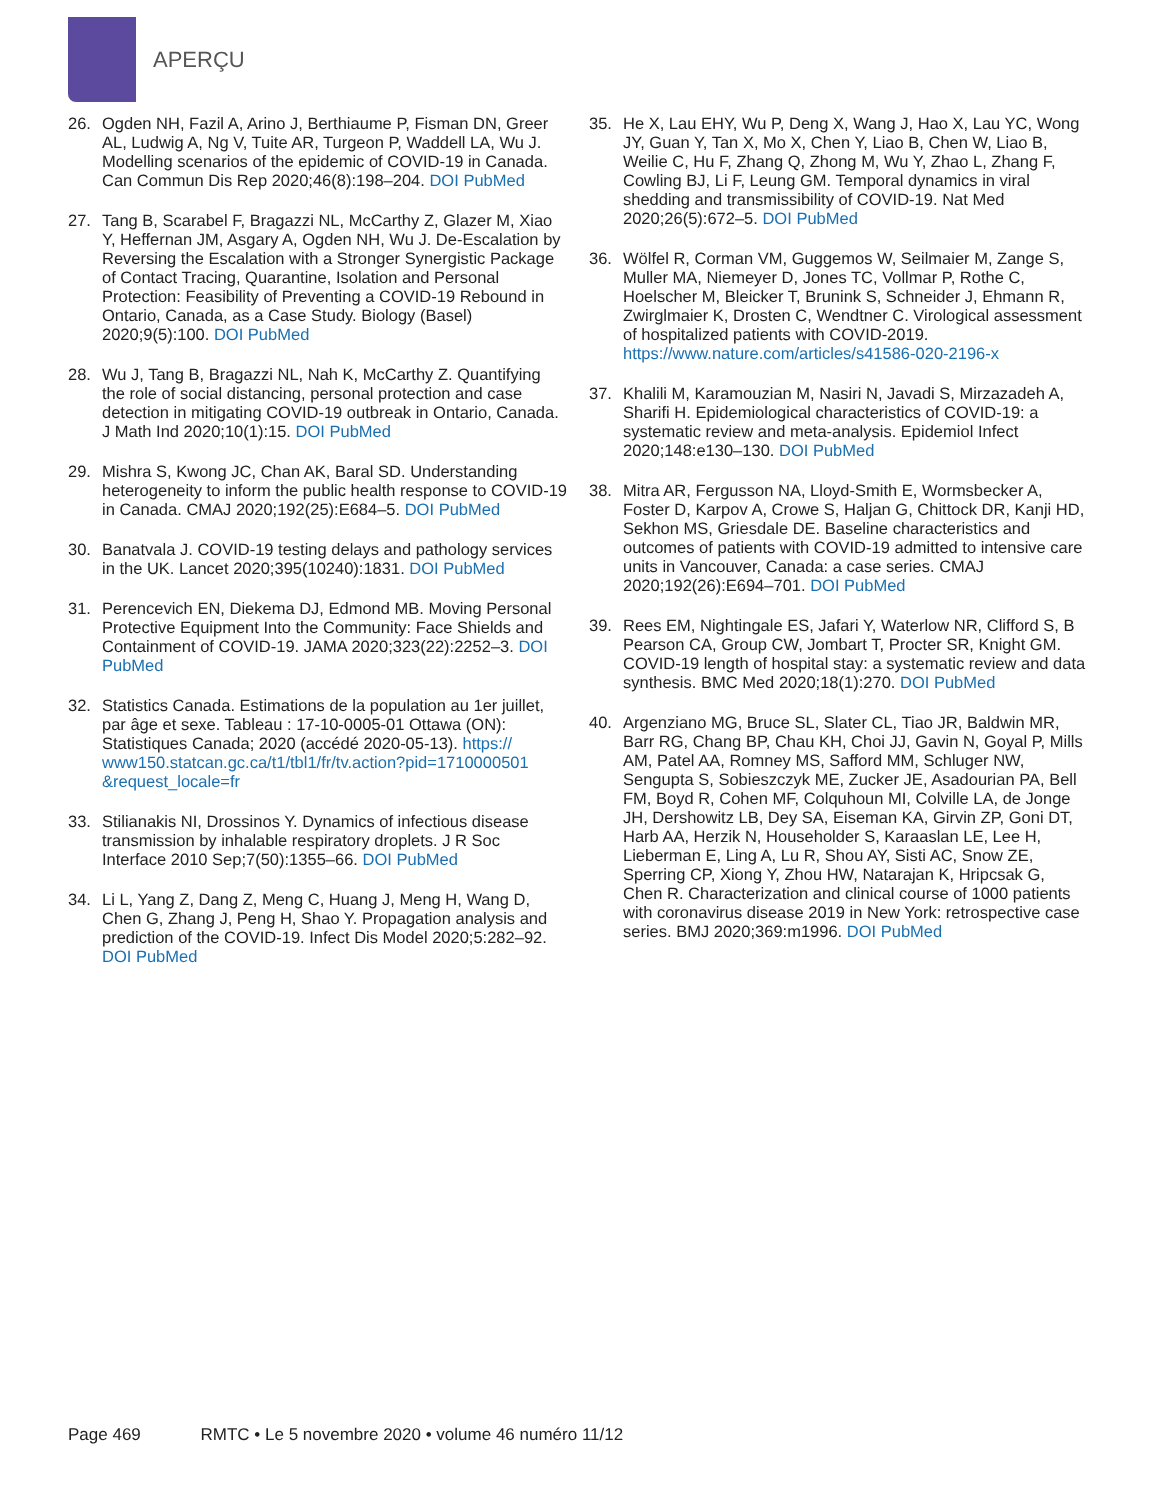APERÇU
26. Ogden NH, Fazil A, Arino J, Berthiaume P, Fisman DN, Greer AL, Ludwig A, Ng V, Tuite AR, Turgeon P, Waddell LA, Wu J. Modelling scenarios of the epidemic of COVID-19 in Canada. Can Commun Dis Rep 2020;46(8):198–204. DOI PubMed
27. Tang B, Scarabel F, Bragazzi NL, McCarthy Z, Glazer M, Xiao Y, Heffernan JM, Asgary A, Ogden NH, Wu J. De-Escalation by Reversing the Escalation with a Stronger Synergistic Package of Contact Tracing, Quarantine, Isolation and Personal Protection: Feasibility of Preventing a COVID-19 Rebound in Ontario, Canada, as a Case Study. Biology (Basel) 2020;9(5):100. DOI PubMed
28. Wu J, Tang B, Bragazzi NL, Nah K, McCarthy Z. Quantifying the role of social distancing, personal protection and case detection in mitigating COVID-19 outbreak in Ontario, Canada. J Math Ind 2020;10(1):15. DOI PubMed
29. Mishra S, Kwong JC, Chan AK, Baral SD. Understanding heterogeneity to inform the public health response to COVID-19 in Canada. CMAJ 2020;192(25):E684–5. DOI PubMed
30. Banatvala J. COVID-19 testing delays and pathology services in the UK. Lancet 2020;395(10240):1831. DOI PubMed
31. Perencevich EN, Diekema DJ, Edmond MB. Moving Personal Protective Equipment Into the Community: Face Shields and Containment of COVID-19. JAMA 2020;323(22):2252–3. DOI PubMed
32. Statistics Canada. Estimations de la population au 1er juillet, par âge et sexe. Tableau : 17-10-0005-01 Ottawa (ON): Statistiques Canada; 2020 (accédé 2020-05-13). https:// www150.statcan.gc.ca/t1/tbl1/fr/tv.action?pid=1710000501 &request_locale=fr
33. Stilianakis NI, Drossinos Y. Dynamics of infectious disease transmission by inhalable respiratory droplets. J R Soc Interface 2010 Sep;7(50):1355–66. DOI PubMed
34. Li L, Yang Z, Dang Z, Meng C, Huang J, Meng H, Wang D, Chen G, Zhang J, Peng H, Shao Y. Propagation analysis and prediction of the COVID-19. Infect Dis Model 2020;5:282–92. DOI PubMed
35. He X, Lau EHY, Wu P, Deng X, Wang J, Hao X, Lau YC, Wong JY, Guan Y, Tan X, Mo X, Chen Y, Liao B, Chen W, Liao B, Weilie C, Hu F, Zhang Q, Zhong M, Wu Y, Zhao L, Zhang F, Cowling BJ, Li F, Leung GM. Temporal dynamics in viral shedding and transmissibility of COVID-19. Nat Med 2020;26(5):672–5. DOI PubMed
36. Wölfel R, Corman VM, Guggemos W, Seilmaier M, Zange S, Muller MA, Niemeyer D, Jones TC, Vollmar P, Rothe C, Hoelscher M, Bleicker T, Brunink S, Schneider J, Ehmann R, Zwirglmaier K, Drosten C, Wendtner C. Virological assessment of hospitalized patients with COVID-2019. https://www.nature.com/articles/s41586-020-2196-x
37. Khalili M, Karamouzian M, Nasiri N, Javadi S, Mirzazadeh A, Sharifi H. Epidemiological characteristics of COVID-19: a systematic review and meta-analysis. Epidemiol Infect 2020;148:e130–130. DOI PubMed
38. Mitra AR, Fergusson NA, Lloyd-Smith E, Wormsbecker A, Foster D, Karpov A, Crowe S, Haljan G, Chittock DR, Kanji HD, Sekhon MS, Griesdale DE. Baseline characteristics and outcomes of patients with COVID-19 admitted to intensive care units in Vancouver, Canada: a case series. CMAJ 2020;192(26):E694–701. DOI PubMed
39. Rees EM, Nightingale ES, Jafari Y, Waterlow NR, Clifford S, B Pearson CA, Group CW, Jombart T, Procter SR, Knight GM. COVID-19 length of hospital stay: a systematic review and data synthesis. BMC Med 2020;18(1):270. DOI PubMed
40. Argenziano MG, Bruce SL, Slater CL, Tiao JR, Baldwin MR, Barr RG, Chang BP, Chau KH, Choi JJ, Gavin N, Goyal P, Mills AM, Patel AA, Romney MS, Safford MM, Schluger NW, Sengupta S, Sobieszczyk ME, Zucker JE, Asadourian PA, Bell FM, Boyd R, Cohen MF, Colquhoun MI, Colville LA, de Jonge JH, Dershowitz LB, Dey SA, Eiseman KA, Girvin ZP, Goni DT, Harb AA, Herzik N, Householder S, Karaaslan LE, Lee H, Lieberman E, Ling A, Lu R, Shou AY, Sisti AC, Snow ZE, Sperring CP, Xiong Y, Zhou HW, Natarajan K, Hripcsak G, Chen R. Characterization and clinical course of 1000 patients with coronavirus disease 2019 in New York: retrospective case series. BMJ 2020;369:m1996. DOI PubMed
Page 469 RMTC • Le 5 novembre 2020 • volume 46 numéro 11/12